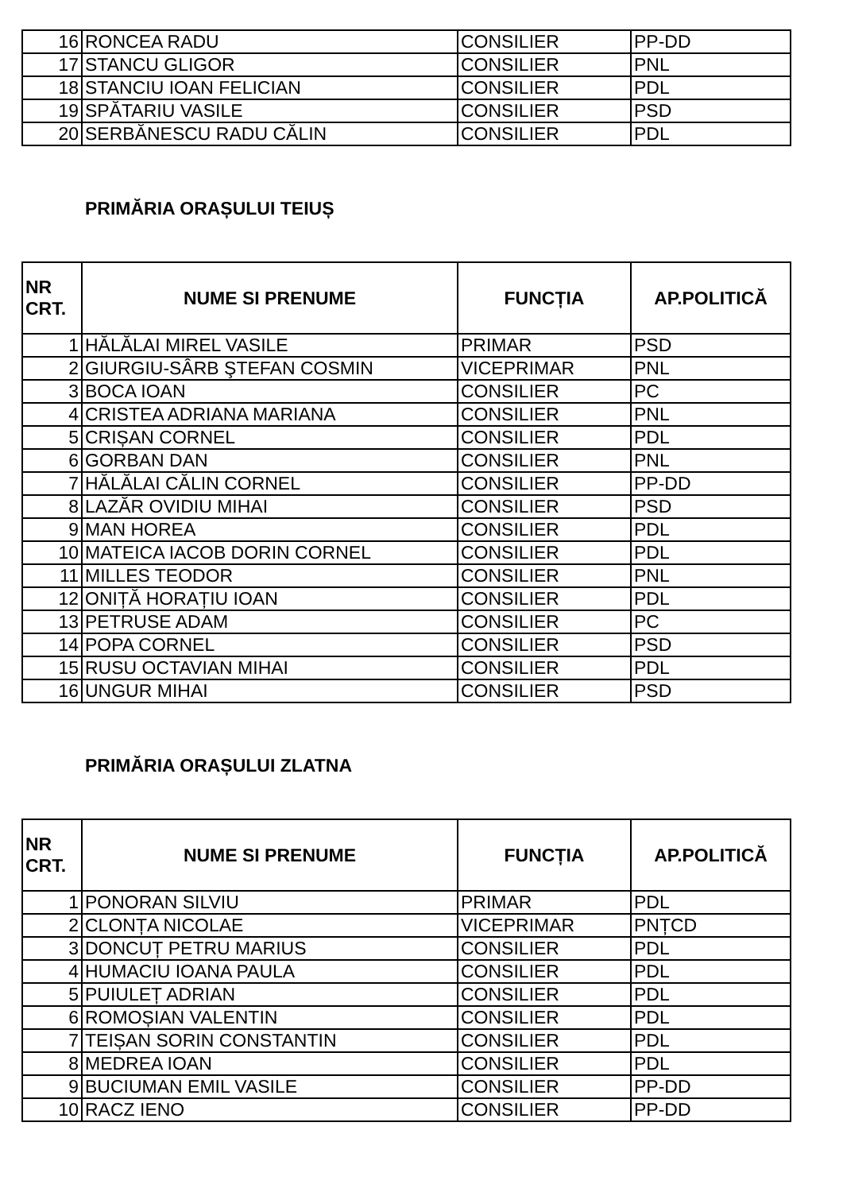| 16 | RONCEA RADU | CONSILIER | PP-DD |
| 17 | STANCU GLIGOR | CONSILIER | PNL |
| 18 | STANCIU IOAN FELICIAN | CONSILIER | PDL |
| 19 | SPĂTARIU VASILE | CONSILIER | PSD |
| 20 | SERBĂNESCU RADU CĂLIN | CONSILIER | PDL |
PRIMĂRIA ORAȘULUI TEIUȘ
| NR CRT. | NUME SI PRENUME | FUNCȚIA | AP.POLITICĂ |
| --- | --- | --- | --- |
| 1 | HĂLĂLAI MIREL VASILE | PRIMAR | PSD |
| 2 | GIURGIU-SÂRB ŞTEFAN COSMIN | VICEPRIMAR | PNL |
| 3 | BOCA IOAN | CONSILIER | PC |
| 4 | CRISTEA ADRIANA MARIANA | CONSILIER | PNL |
| 5 | CRIȘAN CORNEL | CONSILIER | PDL |
| 6 | GORBAN DAN | CONSILIER | PNL |
| 7 | HĂLĂLAI CĂLIN CORNEL | CONSILIER | PP-DD |
| 8 | LAZĂR OVIDIU MIHAI | CONSILIER | PSD |
| 9 | MAN HOREA | CONSILIER | PDL |
| 10 | MATEICA IACOB DORIN CORNEL | CONSILIER | PDL |
| 11 | MILLES TEODOR | CONSILIER | PNL |
| 12 | ONIȚĂ HORAȚIU IOAN | CONSILIER | PDL |
| 13 | PETRUSE ADAM | CONSILIER | PC |
| 14 | POPA CORNEL | CONSILIER | PSD |
| 15 | RUSU OCTAVIAN MIHAI | CONSILIER | PDL |
| 16 | UNGUR MIHAI | CONSILIER | PSD |
PRIMĂRIA ORAȘULUI ZLATNA
| NR CRT. | NUME SI PRENUME | FUNCȚIA | AP.POLITICĂ |
| --- | --- | --- | --- |
| 1 | PONORAN SILVIU | PRIMAR | PDL |
| 2 | CLONȚA NICOLAE | VICEPRIMAR | PNȚCD |
| 3 | DONCUȚ PETRU MARIUS | CONSILIER | PDL |
| 4 | HUMACIU IOANA PAULA | CONSILIER | PDL |
| 5 | PUIULEȚ ADRIAN | CONSILIER | PDL |
| 6 | ROMOȘIAN VALENTIN | CONSILIER | PDL |
| 7 | TEIȘAN SORIN CONSTANTIN | CONSILIER | PDL |
| 8 | MEDREA IOAN | CONSILIER | PDL |
| 9 | BUCIUMAN EMIL VASILE | CONSILIER | PP-DD |
| 10 | RACZ IENO | CONSILIER | PP-DD |